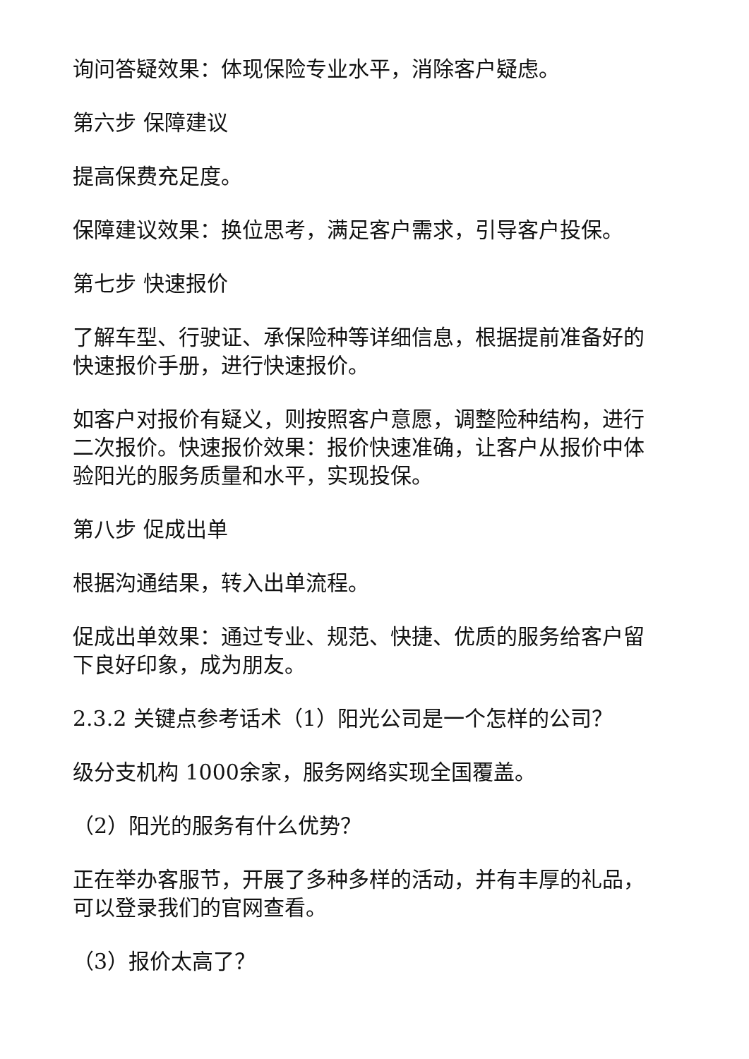询问答疑效果：体现保险专业水平，消除客户疑虑。
第六步 保障建议
提高保费充足度。
保障建议效果：换位思考，满足客户需求，引导客户投保。
第七步 快速报价
了解车型、行驶证、承保险种等详细信息，根据提前准备好的快速报价手册，进行快速报价。
如客户对报价有疑义，则按照客户意愿，调整险种结构，进行二次报价。快速报价效果：报价快速准确，让客户从报价中体验阳光的服务质量和水平，实现投保。
第八步 促成出单
根据沟通结果，转入出单流程。
促成出单效果：通过专业、规范、快捷、优质的服务给客户留下良好印象，成为朋友。
2.3.2 关键点参考话术（1）阳光公司是一个怎样的公司？
级分支机构 1000余家，服务网络实现全国覆盖。
（2）阳光的服务有什么优势？
正在举办客服节，开展了多种多样的活动，并有丰厚的礼品，可以登录我们的官网查看。
（3）报价太高了？